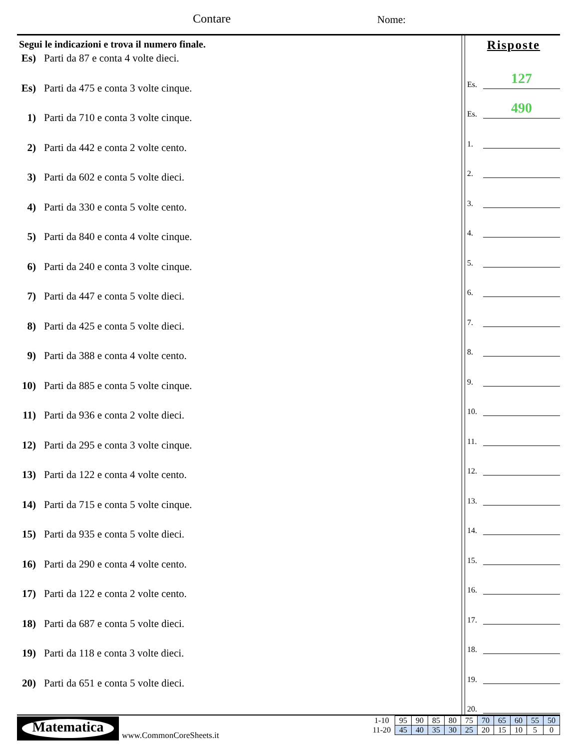Contare Nome:
Segui le indicazioni e trova il numero finale.
Es) Parti da 87 e conta 4 volte dieci.
Es) Parti da 475 e conta 3 volte cinque.
1) Parti da 710 e conta 3 volte cinque.
2) Parti da 442 e conta 2 volte cento.
3) Parti da 602 e conta 5 volte dieci.
4) Parti da 330 e conta 5 volte cento.
5) Parti da 840 e conta 4 volte cinque.
6) Parti da 240 e conta 3 volte cinque.
7) Parti da 447 e conta 5 volte dieci.
8) Parti da 425 e conta 5 volte dieci.
9) Parti da 388 e conta 4 volte cento.
10) Parti da 885 e conta 5 volte cinque.
11) Parti da 936 e conta 2 volte dieci.
12) Parti da 295 e conta 3 volte cinque.
13) Parti da 122 e conta 4 volte cento.
14) Parti da 715 e conta 5 volte cinque.
15) Parti da 935 e conta 5 volte dieci.
16) Parti da 290 e conta 4 volte cento.
17) Parti da 122 e conta 2 volte cento.
18) Parti da 687 e conta 5 volte dieci.
19) Parti da 118 e conta 3 volte dieci.
20) Parti da 651 e conta 5 volte dieci.
Risposte
Es.
127
Es.
490
1.
2.
3.
4.
5.
6.
7.
8.
9.
10.
11.
12.
13.
14.
15.
16.
17.
18.
19.
20.
Matematica
www.CommonCoreSheets.it
| 1-10 | 95 | 90 | 85 | 80 | 75 | 70 | 65 | 60 | 55 | 50 |
| 11-20 | 45 | 40 | 35 | 30 | 25 | 20 | 15 | 10 | 5 | 0 |